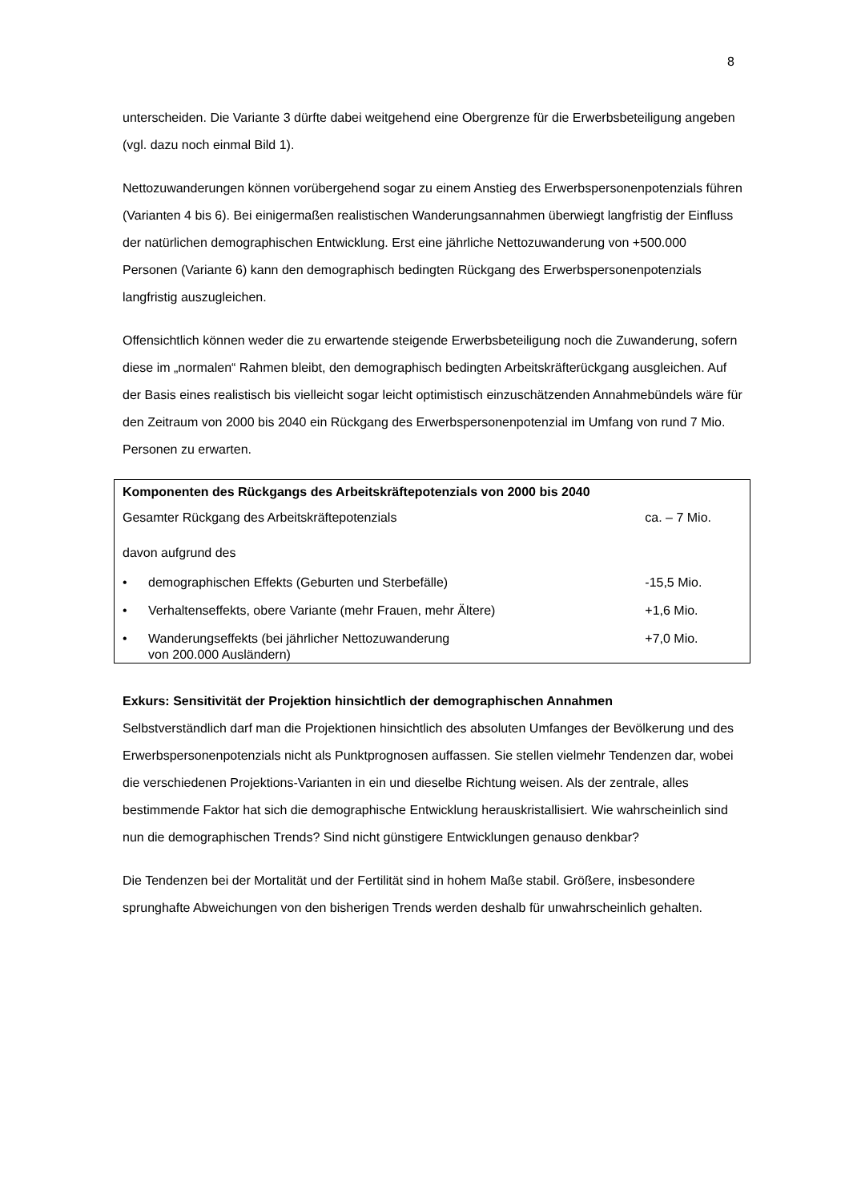8
unterscheiden. Die Variante 3 dürfte dabei weitgehend eine Obergrenze für die Erwerbsbeteiligung angeben (vgl. dazu noch einmal Bild 1).
Nettozuwanderungen können vorübergehend sogar zu einem Anstieg des Erwerbspersonenpotenzials führen (Varianten 4 bis 6). Bei einigermaßen realistischen Wanderungsannahmen überwiegt langfristig der Einfluss der natürlichen demographischen Entwicklung. Erst eine jährliche Nettozuwanderung von +500.000 Personen (Variante 6) kann den demographisch bedingten Rückgang des Erwerbspersonenpotenzials langfristig auszugleichen.
Offensichtlich können weder die zu erwartende steigende Erwerbsbeteiligung noch die Zuwanderung, sofern diese im „normalen“ Rahmen bleibt, den demographisch bedingten Arbeitskräfterückgang ausgleichen. Auf der Basis eines realistisch bis vielleicht sogar leicht optimistisch einzuschätzenden Annahmebündels wäre für den Zeitraum von 2000 bis 2040 ein Rückgang des Erwerbspersonenpotenzial im Umfang von rund 7 Mio. Personen zu erwarten.
| Komponenten des Rückgangs des Arbeitskräftepotenzials von 2000 bis 2040 | | |
| Gesamter Rückgang des Arbeitskräftepotenzials | | ca. – 7 Mio. |
| davon aufgrund des | | |
| • | demographischen Effekts (Geburten und Sterbefälle) | -15,5 Mio. |
| • | Verhaltenseffekts, obere Variante (mehr Frauen, mehr Ältere) | +1,6 Mio. |
| • | Wanderungseffekts (bei jährlicher Nettozuwanderung von 200.000 Ausländern) | +7,0 Mio. |
Exkurs: Sensitivität der Projektion hinsichtlich der demographischen Annahmen
Selbstverständlich darf man die Projektionen hinsichtlich des absoluten Umfanges der Bevölkerung und des Erwerbspersonenpotenzials nicht als Punktprognosen auffassen. Sie stellen vielmehr Tendenzen dar, wobei die verschiedenen Projektions-Varianten in ein und dieselbe Richtung weisen. Als der zentrale, alles bestimmende Faktor hat sich die demographische Entwicklung herauskristallisiert. Wie wahrscheinlich sind nun die demographischen Trends? Sind nicht günstigere Entwicklungen genauso denkbar?
Die Tendenzen bei der Mortalität und der Fertilität sind in hohem Maße stabil. Größere, insbesondere sprunghafte Abweichungen von den bisherigen Trends werden deshalb für unwahrscheinlich gehalten.